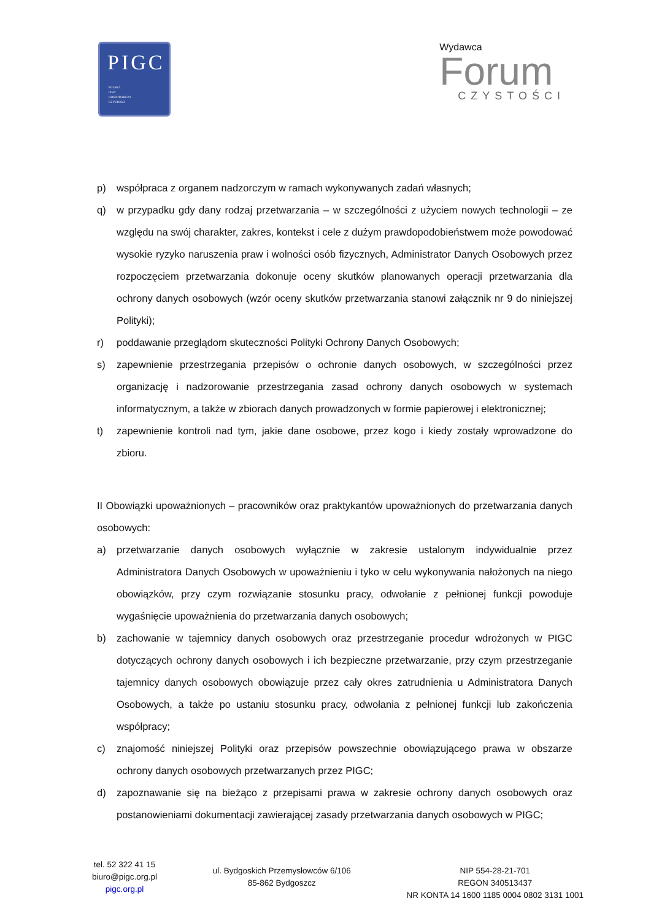PIGC
POLSKA
IZBA
GOSPODARCZA
CZYSTOŚCI
Wydawca
Forum
CZYSTOŚCI
p) współpraca z organem nadzorczym w ramach wykonywanych zadań własnych;
q) w przypadku gdy dany rodzaj przetwarzania – w szczególności z użyciem nowych technologii – ze względu na swój charakter, zakres, kontekst i cele z dużym prawdopodobieństwem może powodować wysokie ryzyko naruszenia praw i wolności osób fizycznych, Administrator Danych Osobowych przez rozpoczęciem przetwarzania dokonuje oceny skutków planowanych operacji przetwarzania dla ochrony danych osobowych (wzór oceny skutków przetwarzania stanowi załącznik nr 9 do niniejszej Polityki);
r) poddawanie przeglądom skuteczności Polityki Ochrony Danych Osobowych;
s) zapewnienie przestrzegania przepisów o ochronie danych osobowych, w szczególności przez organizację i nadzorowanie przestrzegania zasad ochrony danych osobowych w systemach informatycznym, a także w zbiorach danych prowadzonych w formie papierowej i elektronicznej;
t) zapewnienie kontroli nad tym, jakie dane osobowe, przez kogo i kiedy zostały wprowadzone do zbioru.
II Obowiązki upoważnionych – pracowników oraz praktykantów upoważnionych do przetwarzania danych osobowych:
a) przetwarzanie danych osobowych wyłącznie w zakresie ustalonym indywidualnie przez Administratora Danych Osobowych w upoważnieniu i tyko w celu wykonywania nałożonych na niego obowiązków, przy czym rozwiązanie stosunku pracy, odwołanie z pełnionej funkcji powoduje wygaśnięcie upoważnienia do przetwarzania danych osobowych;
b) zachowanie w tajemnicy danych osobowych oraz przestrzeganie procedur wdrożonych w PIGC dotyczących ochrony danych osobowych i ich bezpieczne przetwarzanie, przy czym przestrzeganie tajemnicy danych osobowych obowiązuje przez cały okres zatrudnienia u Administratora Danych Osobowych, a także po ustaniu stosunku pracy, odwołania z pełnionej funkcji lub zakończenia współpracy;
c) znajomość niniejszej Polityki oraz przepisów powszechnie obowiązującego prawa w obszarze ochrony danych osobowych przetwarzanych przez PIGC;
d) zapoznawanie się na bieżąco z przepisami prawa w zakresie ochrony danych osobowych oraz postanowieniami dokumentacji zawierającej zasady przetwarzania danych osobowych w PIGC;
tel. 52 322 41 15
biuro@pigc.org.pl
pigc.org.pl
ul. Bydgoskich Przemysłowców 6/106
85-862 Bydgoszcz
NIP 554-28-21-701
REGON 340513437
NR KONTA 14 1600 1185 0004 0802 3131 1001